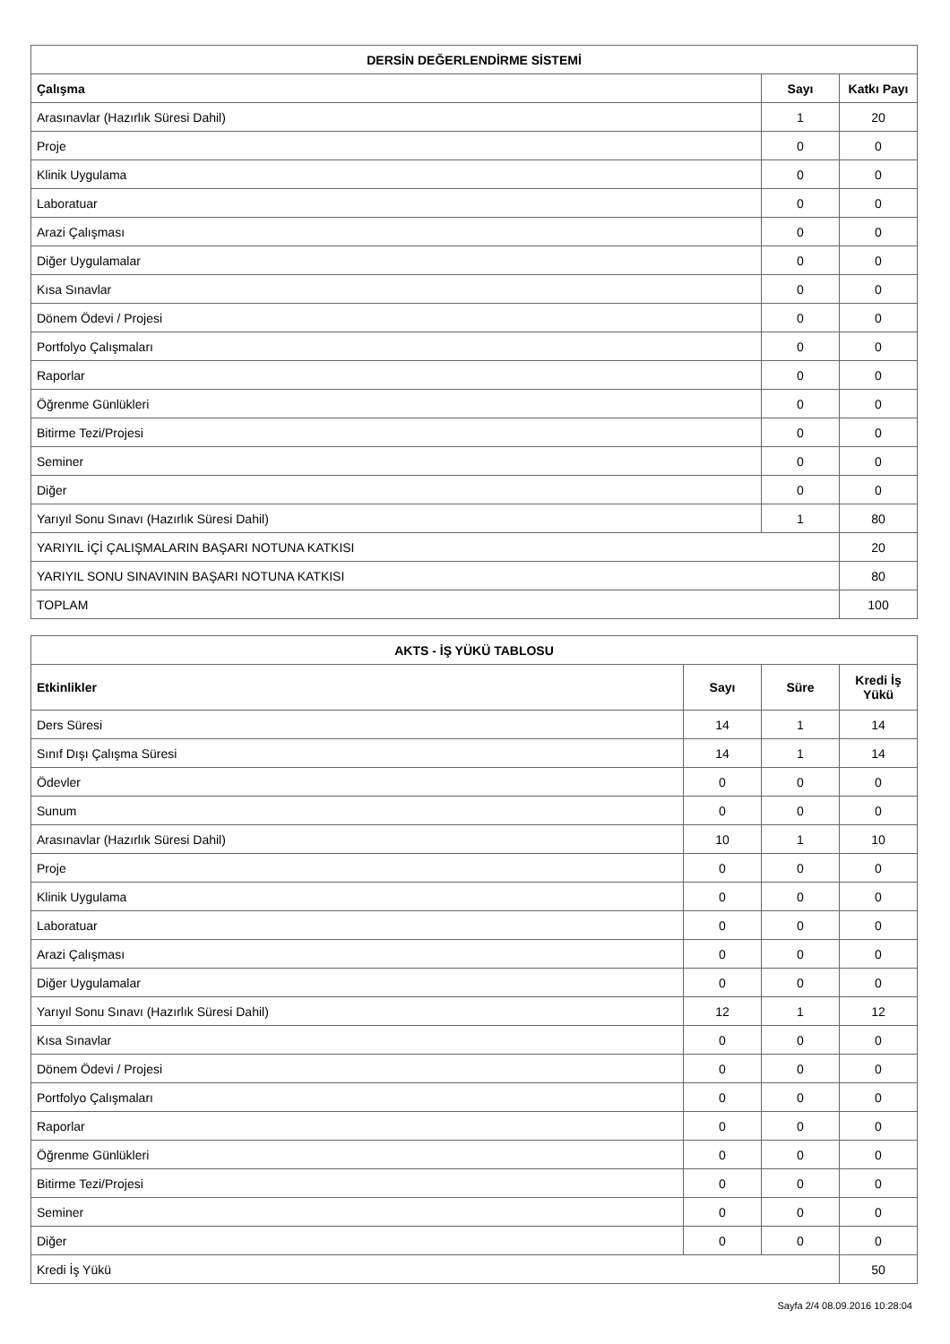| DERSİN DEĞERLENDİRME SİSTEMİ | | |
| --- | --- | --- |
| Çalışma | Sayı | Katkı Payı |
| Arasınavlar (Hazırlık Süresi Dahil) | 1 | 20 |
| Proje | 0 | 0 |
| Klinik Uygulama | 0 | 0 |
| Laboratuar | 0 | 0 |
| Arazi Çalışması | 0 | 0 |
| Diğer Uygulamalar | 0 | 0 |
| Kısa Sınavlar | 0 | 0 |
| Dönem Ödevi / Projesi | 0 | 0 |
| Portfolyo Çalışmaları | 0 | 0 |
| Raporlar | 0 | 0 |
| Öğrenme Günlükleri | 0 | 0 |
| Bitirme Tezi/Projesi | 0 | 0 |
| Seminer | 0 | 0 |
| Diğer | 0 | 0 |
| Yarıyıl Sonu Sınavı (Hazırlık Süresi Dahil) | 1 | 80 |
| YARIYIL İÇİ ÇALIŞMALARIN BAŞARI NOTUNA KATKISI | | 20 |
| YARIYIL SONU SINAVININ BAŞARI NOTUNA KATKISI | | 80 |
| TOPLAM | | 100 |
| AKTS - İŞ YÜKÜ TABLOSU | | | |
| --- | --- | --- | --- |
| Etkinlikler | Sayı | Süre | Kredi İş Yükü |
| Ders Süresi | 14 | 1 | 14 |
| Sınıf Dışı Çalışma Süresi | 14 | 1 | 14 |
| Ödevler | 0 | 0 | 0 |
| Sunum | 0 | 0 | 0 |
| Arasınavlar (Hazırlık Süresi Dahil) | 10 | 1 | 10 |
| Proje | 0 | 0 | 0 |
| Klinik Uygulama | 0 | 0 | 0 |
| Laboratuar | 0 | 0 | 0 |
| Arazi Çalışması | 0 | 0 | 0 |
| Diğer Uygulamalar | 0 | 0 | 0 |
| Yarıyıl Sonu Sınavı (Hazırlık Süresi Dahil) | 12 | 1 | 12 |
| Kısa Sınavlar | 0 | 0 | 0 |
| Dönem Ödevi / Projesi | 0 | 0 | 0 |
| Portfolyo Çalışmaları | 0 | 0 | 0 |
| Raporlar | 0 | 0 | 0 |
| Öğrenme Günlükleri | 0 | 0 | 0 |
| Bitirme Tezi/Projesi | 0 | 0 | 0 |
| Seminer | 0 | 0 | 0 |
| Diğer | 0 | 0 | 0 |
| Kredi İş Yükü | | | 50 |
Sayfa 2/4 08.09.2016 10:28:04